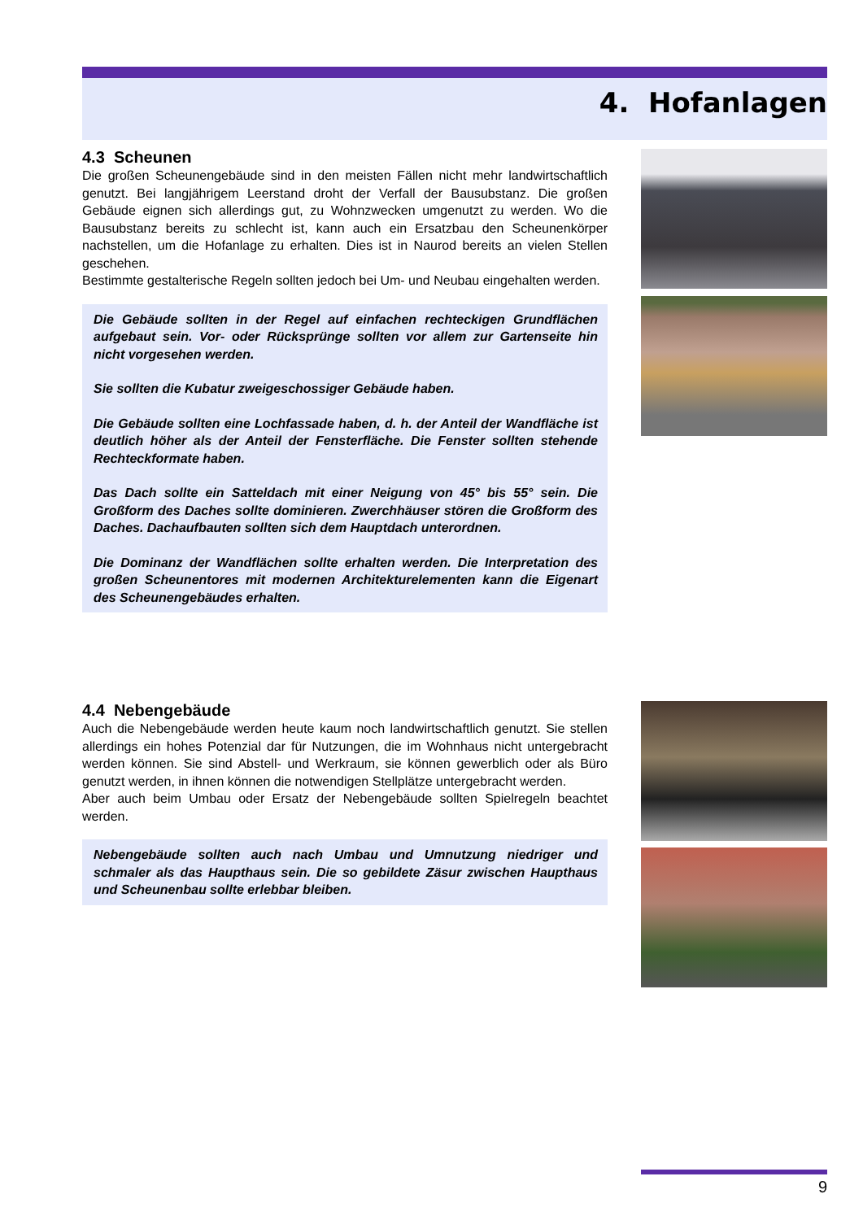4. Hofanlagen
4.3 Scheunen
Die großen Scheunengebäude sind in den meisten Fällen nicht mehr landwirtschaftlich genutzt. Bei langjährigem Leerstand droht der Verfall der Bausubstanz. Die großen Gebäude eignen sich allerdings gut, zu Wohnzwecken umgenutzt zu werden. Wo die Bausubstanz bereits zu schlecht ist, kann auch ein Ersatzbau den Scheunenkörper nachstellen, um die Hofanlage zu erhalten. Dies ist in Naurod bereits an vielen Stellen geschehen.
Bestimmte gestalterische Regeln sollten jedoch bei Um- und Neubau eingehalten werden.
Die Gebäude sollten in der Regel auf einfachen rechteckigen Grundflächen aufgebaut sein. Vor- oder Rücksprünge sollten vor allem zur Gartenseite hin nicht vorgesehen werden.
Sie sollten die Kubatur zweigeschossiger Gebäude haben.
Die Gebäude sollten eine Lochfassade haben, d. h. der Anteil der Wandfläche ist deutlich höher als der Anteil der Fensterfläche. Die Fenster sollten stehende Rechteckformate haben.
Das Dach sollte ein Satteldach mit einer Neigung von 45° bis 55° sein. Die Großform des Daches sollte dominieren. Zwerchhäuser stören die Großform des Daches. Dachaufbauten sollten sich dem Hauptdach unterordnen.
Die Dominanz der Wandflächen sollte erhalten werden. Die Interpretation des großen Scheunentores mit modernen Architekturelementen kann die Eigenart des Scheunengebäudes erhalten.
4.4 Nebengebäude
Auch die Nebengebäude werden heute kaum noch landwirtschaftlich genutzt. Sie stellen allerdings ein hohes Potenzial dar für Nutzungen, die im Wohnhaus nicht untergebracht werden können. Sie sind Abstell- und Werkraum, sie können gewerblich oder als Büro genutzt werden, in ihnen können die notwendigen Stellplätze untergebracht werden.
Aber auch beim Umbau oder Ersatz der Nebengebäude sollten Spielregeln beachtet werden.
Nebengebäude sollten auch nach Umbau und Umnutzung niedriger und schmaler als das Haupthaus sein. Die so gebildete Zäsur zwischen Haupthaus und Scheunenbau sollte erlebbar bleiben.
9